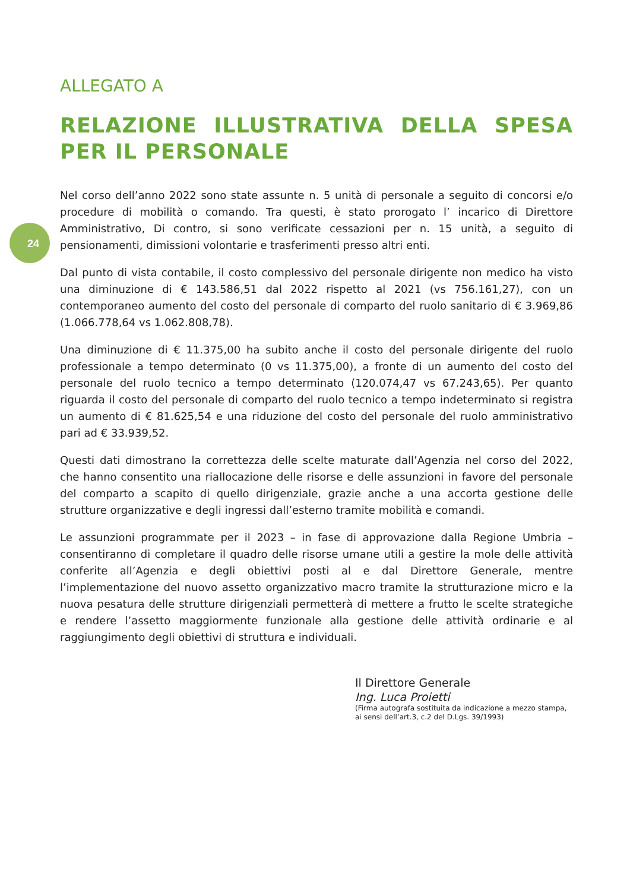24
ALLEGATO A
RELAZIONE ILLUSTRATIVA DELLA SPESA PER IL PERSONALE
Nel corso dell’anno 2022 sono state assunte n. 5 unità di personale a seguito di concorsi e/o procedure di mobilità o comando. Tra questi, è stato prorogato l’ incarico di Direttore Amministrativo, Di contro, si sono verificate cessazioni per n. 15 unità, a seguito di pensionamenti, dimissioni volontarie e trasferimenti presso altri enti.
Dal punto di vista contabile, il costo complessivo del personale dirigente non medico ha visto una diminuzione di € 143.586,51 dal 2022 rispetto al 2021 (vs 756.161,27), con un contemporaneo aumento del costo del personale di comparto del ruolo sanitario di € 3.969,86 (1.066.778,64 vs 1.062.808,78).
Una diminuzione di € 11.375,00 ha subito anche il costo del personale dirigente del ruolo professionale a tempo determinato (0 vs 11.375,00), a fronte di un aumento del costo del personale del ruolo tecnico a tempo determinato (120.074,47 vs 67.243,65). Per quanto riguarda il costo del personale di comparto del ruolo tecnico a tempo indeterminato si registra un aumento di € 81.625,54 e una riduzione del costo del personale del ruolo amministrativo pari ad € 33.939,52.
Questi dati dimostrano la correttezza delle scelte maturate dall’Agenzia nel corso del 2022, che hanno consentito una riallocazione delle risorse e delle assunzioni in favore del personale del comparto a scapito di quello dirigenziale, grazie anche a una accorta gestione delle strutture organizzative e degli ingressi dall’esterno tramite mobilità e comandi.
Le assunzioni programmate per il 2023 – in fase di approvazione dalla Regione Umbria – consentiranno di completare il quadro delle risorse umane utili a gestire la mole delle attività conferite all’Agenzia e degli obiettivi posti al e dal Direttore Generale, mentre l’implementazione del nuovo assetto organizzativo macro tramite la strutturazione micro e la nuova pesatura delle strutture dirigenziali permetterà di mettere a frutto le scelte strategiche e rendere l’assetto maggiormente funzionale alla gestione delle attività ordinarie e al raggiungimento degli obiettivi di struttura e individuali.
Il Direttore Generale
Ing. Luca Proietti
(Firma autografa sostituita da indicazione a mezzo stampa, ai sensi dell’art.3, c.2 del D.Lgs. 39/1993)